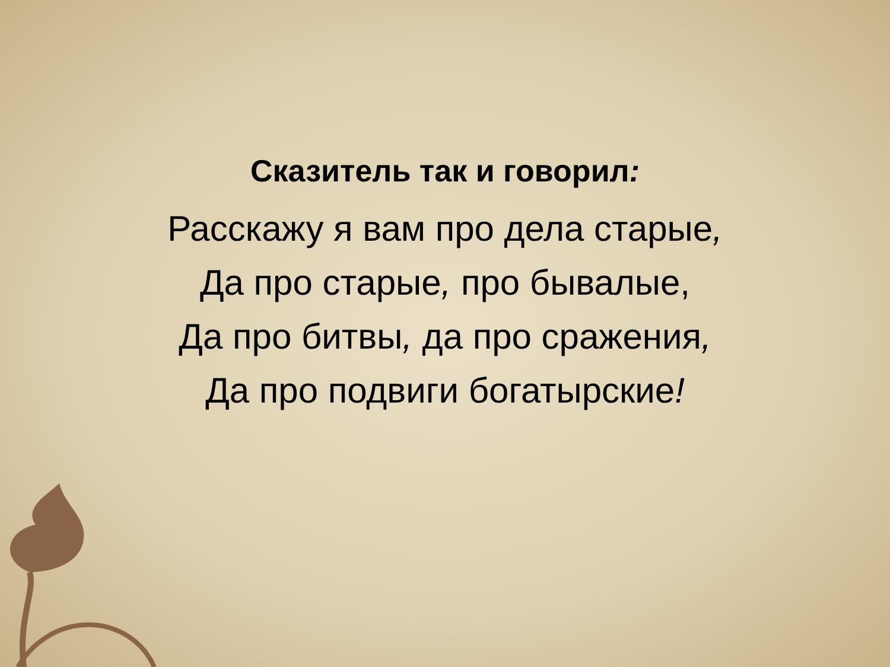Сказитель так и говорил:
Расскажу я вам про дела старые,
Да про старые, про бывалые,
Да про битвы, да про сражения,
Да про подвиги богатырские!